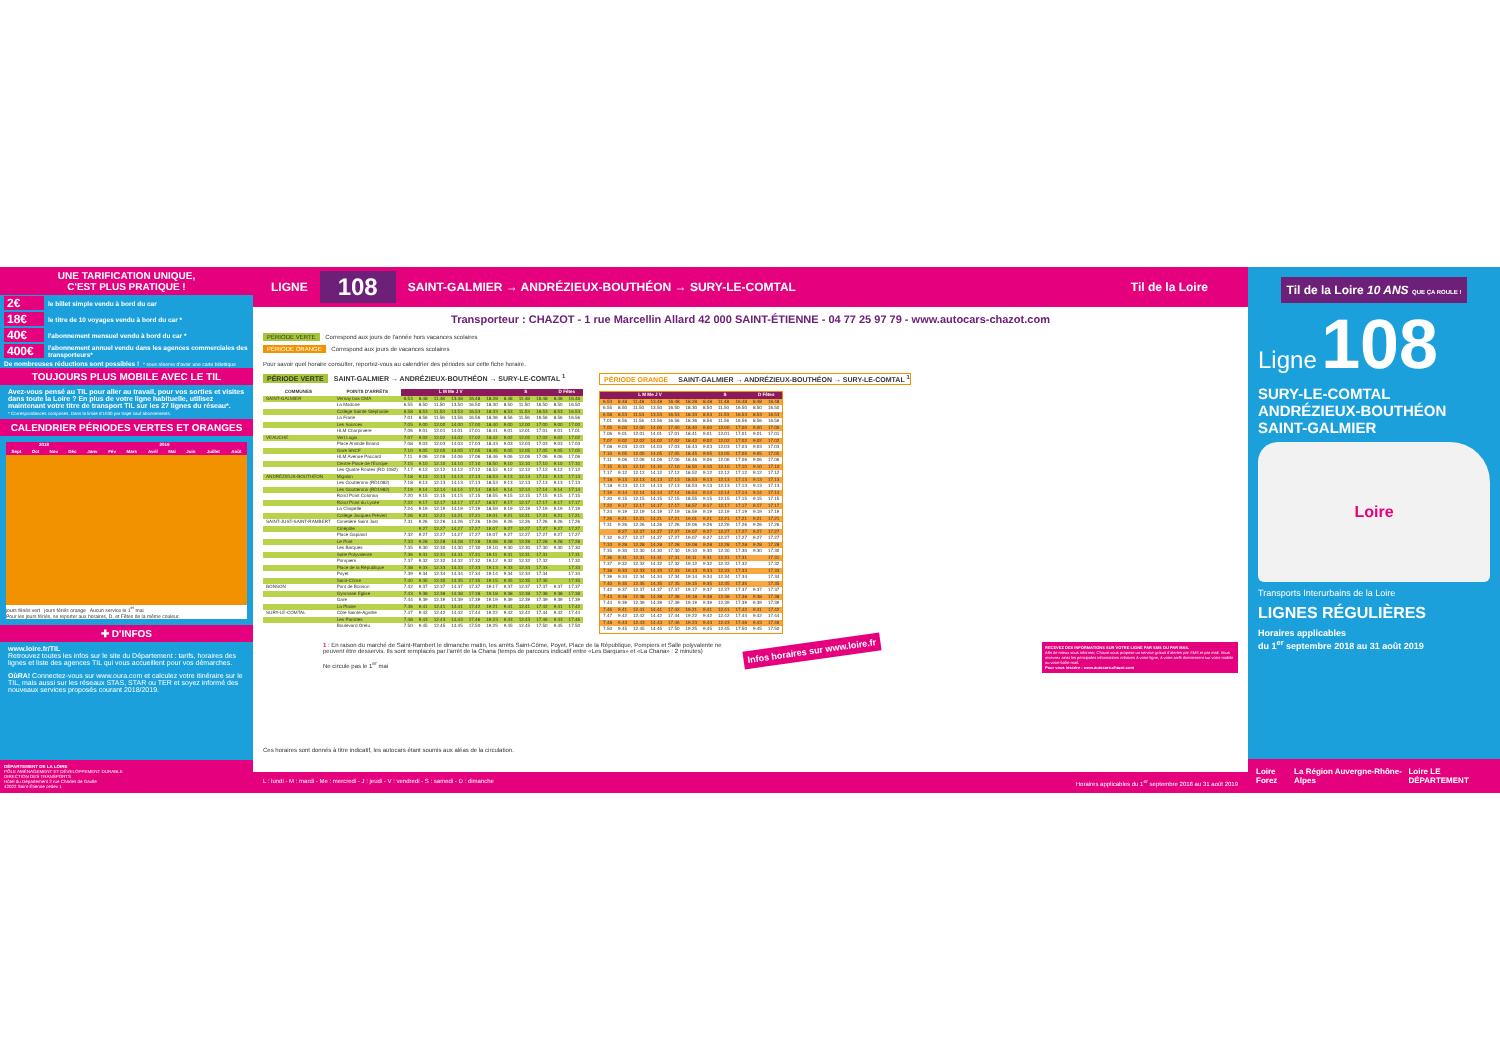UNE TARIFICATION UNIQUE,
C'EST PLUS PRATIQUE !
2€ le billet simple vendu à bord du car
18€ le titre de 10 voyages vendu à bord du car *
40€ l'abonnement mensuel vendu à bord du car *
400€ l'abonnement annuel vendu dans les agences commerciales des transporteurs*
De nombreuses réductions sont possibles ! * sous réserve d'avoir une carte billettique
TOUJOURS PLUS MOBILE AVEC LE TIL
Avez-vous pensé au TIL pour aller au travail, pour vos sorties et visites dans toute la Loire ? En plus de votre ligne habituelle, utilisez maintenant votre titre de transport TIL sur les 27 lignes du réseau*.
* Correspondances comprises. Dans la limite d'1h30 par trajet sauf abonnements.
CALENDRIER PÉRIODES VERTES ET ORANGES
| 2018 | | | | 2019 | | | | | | | |
| --- | --- | --- | --- | --- | --- | --- | --- | --- | --- | --- | --- |
| Sept | Oct | Nov | Déc | Janv | Fév | Mars | Avril | Mai | Juin | Juillet | Août |
jours fériés vert jours fériés orange Aucun service le 1<sup>er</sup> mai
Pour les jours fériés, se reporter aux horaires, D. et Fêtes de la même couleur.
✚ D'INFOS
www.loire.fr/TIL
Retrouvez toutes les infos sur le site du Département : tarifs, horaires des lignes et liste des agences TIL qui vous accueillent pour vos démarches.
OùRA! Connectez-vous sur www.oura.com et calculez votre itinéraire sur le TIL, mais aussi sur les réseaux STAS, STAR ou TER et soyez informé des nouveaux services proposés courant 2018/2019.
DÉPARTEMENT DE LA LOIRE
PÔLE AMÉNAGEMENT ET DÉVELOPPEMENT DURABLE
DIRECTION DES TRANSPORTS
Hôtel du Département 2 rue Charles de Gaulle
42022 Saint-Étienne cedex 1
LIGNE 108 SAINT-GALMIER → ANDRÉZIEUX-BOUTHÉON → SURY-LE-COMTAL Til de la Loire
Transporteur : CHAZOT - 1 rue Marcellin Allard 42 000 SAINT-ÉTIENNE - 04 77 25 97 79 - www.autocars-chazot.com
PÉRIODE VERTE Correspond aux jours de l'année hors vacances scolaires
PÉRIODE ORANGE Correspond aux jours de vacances scolaires
Pour savoir quel horaire consulter, reportez-vous au calendrier des périodes sur cette fiche horaire.
PÉRIODE VERTE SAINT-GALMIER → ANDRÉZIEUX-BOUTHÉON → SURY-LE-COMTAL <sup>1</sup>
| COMMUNES | POINTS D'ARRÊTS | L M Me J V | | | | | | S | | | D Fêtes | |
| --- | --- | --- | --- | --- | --- | --- | --- | --- | --- | --- | --- | --- |
| SAINT-GALMIER | Vernay bas CMA | 6.53 | 8.48 | 11.48 | 13.48 | 16.48 | 18.28 | 8.48 | 11.48 | 16.48 | 8.48 | 16.48 |
| | La Madone | 6.55 | 8.50 | 11.50 | 13.50 | 16.50 | 18.30 | 8.50 | 11.50 | 16.50 | 8.50 | 16.50 |
| | Collège Sainte Stéphanie | 6.58 | 8.53 | 11.53 | 13.53 | 16.53 | 18.33 | 8.53 | 11.53 | 16.53 | 8.53 | 16.53 |
| | La Frarie | 7.01 | 8.56 | 11.56 | 13.56 | 16.56 | 18.36 | 8.56 | 11.56 | 16.56 | 8.56 | 16.56 |
| | Les Sources | 7.05 | 9.00 | 12.00 | 14.00 | 17.00 | 18.40 | 9.00 | 12.00 | 17.00 | 9.00 | 17.00 |
| | HLM Charpinière | 7.06 | 9.01 | 12.01 | 14.01 | 17.01 | 18.41 | 9.01 | 12.01 | 17.01 | 9.01 | 17.01 |
| VEAUCHE | Vert Logis | 7.07 | 9.02 | 12.02 | 14.02 | 17.02 | 18.42 | 9.02 | 12.02 | 17.02 | 9.02 | 17.02 |
| | Place Aristide Briand | 7.08 | 9.03 | 12.03 | 14.03 | 17.03 | 18.43 | 9.03 | 12.03 | 17.03 | 9.03 | 17.03 |
| | Gare SNCF | 7.10 | 9.05 | 12.05 | 14.05 | 17.05 | 18.45 | 9.05 | 12.05 | 17.05 | 9.05 | 17.05 |
| | HLM Avenue Paccard | 7.11 | 9.06 | 12.06 | 14.06 | 17.06 | 18.46 | 9.06 | 12.06 | 17.06 | 9.06 | 17.06 |
| | Centre Place de l'Europe | 7.15 | 9.10 | 12.10 | 14.10 | 17.10 | 18.50 | 9.10 | 12.10 | 17.10 | 9.10 | 17.10 |
| | Les Quatre Routes (RD 1082) | 7.17 | 9.12 | 12.12 | 14.12 | 17.12 | 18.52 | 9.12 | 12.12 | 17.12 | 9.12 | 17.12 |
| ANDRÉZIEUX-BOUTHÉON | Migalon | 7.18 | 9.13 | 12.13 | 14.13 | 17.13 | 18.53 | 9.13 | 12.13 | 17.13 | 9.13 | 17.13 |
| | Les Goutterons (RD1082) | 7.18 | 9.13 | 12.13 | 14.13 | 17.13 | 18.53 | 9.13 | 12.13 | 17.13 | 9.13 | 17.13 |
| | Les Goutterons (RD1982) | 7.19 | 9.14 | 12.14 | 14.14 | 17.14 | 18.54 | 9.14 | 12.14 | 17.14 | 9.14 | 17.14 |
| | Rond Point Colonna | 7.20 | 9.15 | 12.15 | 14.15 | 17.15 | 18.55 | 9.15 | 12.15 | 17.15 | 9.15 | 17.15 |
| | Rond Point du Lycée | 7.22 | 9.17 | 12.17 | 14.17 | 17.17 | 18.57 | 9.17 | 12.17 | 17.17 | 9.17 | 17.17 |
| | La Chapelle | 7.24 | 9.19 | 12.19 | 14.19 | 17.19 | 18.59 | 9.19 | 12.19 | 17.19 | 9.19 | 17.19 |
| | Collège Jacques Prévert | 7.26 | 9.21 | 12.21 | 14.21 | 17.21 | 19.01 | 9.21 | 12.21 | 17.21 | 9.21 | 17.21 |
| SAINT-JUST-SAINT-RAMBERT | Cimetière Saint Just | 7.31 | 9.26 | 12.26 | 14.26 | 17.26 | 19.06 | 9.26 | 12.26 | 17.26 | 9.26 | 17.26 |
| | Cinépôle | | 9.27 | 12.27 | 14.27 | 17.27 | 19.07 | 9.27 | 12.27 | 17.27 | 9.27 | 17.27 |
| | Place Gapiand | 7.32 | 9.27 | 12.27 | 14.27 | 17.27 | 19.07 | 9.27 | 12.27 | 17.27 | 9.27 | 17.27 |
| | Le Pont | 7.33 | 9.28 | 12.28 | 14.28 | 17.28 | 19.08 | 9.28 | 12.28 | 17.28 | 9.28 | 17.28 |
| | Les Barques | 7.35 | 9.30 | 12.30 | 14.30 | 17.30 | 19.10 | 9.30 | 12.30 | 17.30 | 9.30 | 17.30 |
| | Salle Polyvalente | 7.36 | 9.31 | 12.31 | 14.31 | 17.31 | 19.11 | 9.31 | 12.31 | 17.31 | | 17.31 |
| | Pompiers | 7.37 | 9.32 | 12.32 | 14.32 | 17.32 | 19.12 | 9.32 | 12.32 | 17.32 | | 17.32 |
| | Place de la République | 7.38 | 9.33 | 12.33 | 14.33 | 17.33 | 19.13 | 9.33 | 12.33 | 17.33 | | 17.33 |
| | Poyet | 7.39 | 9.34 | 12.34 | 14.34 | 17.34 | 19.14 | 9.34 | 12.34 | 17.34 | | 17.34 |
| | Saint-Côme | 7.40 | 9.35 | 12.35 | 14.35 | 17.35 | 19.15 | 9.35 | 12.35 | 17.35 | | 17.35 |
| BONSON | Pont de Bonson | 7.42 | 9.37 | 12.37 | 14.37 | 17.37 | 19.17 | 9.37 | 12.37 | 17.37 | 9.37 | 17.37 |
| | Gymnase Eglise | 7.43 | 9.38 | 12.38 | 14.38 | 17.38 | 19.18 | 9.38 | 12.38 | 17.38 | 9.38 | 17.38 |
| | Gare | 7.44 | 9.39 | 12.39 | 14.39 | 17.39 | 19.19 | 9.39 | 12.39 | 17.39 | 9.39 | 17.39 |
| | La Plaine | 7.46 | 9.41 | 12.41 | 14.41 | 17.42 | 19.21 | 9.41 | 12.41 | 17.42 | 9.41 | 17.42 |
| SURY-LE-COMTAL | Côte Sainte-Agathe | 7.47 | 9.42 | 12.42 | 14.42 | 17.44 | 19.22 | 9.42 | 12.42 | 17.44 | 9.42 | 17.44 |
| | Les Parottes | 7.48 | 9.43 | 12.43 | 14.43 | 17.46 | 19.23 | 9.43 | 12.43 | 17.46 | 9.43 | 17.46 |
| | Boulevard Orelu | 7.50 | 9.45 | 12.45 | 14.45 | 17.50 | 19.25 | 9.45 | 12.45 | 17.50 | 9.45 | 17.50 |
PÉRIODE ORANGE SAINT-GALMIER → ANDRÉZIEUX-BOUTHÉON → SURY-LE-COMTAL <sup>1</sup>
| L M Me J V | | | | | | S | | | D Fêtes | |
| --- | --- | --- | --- | --- | --- | --- | --- | --- | --- | --- |
| 6.53 | 8.48 | 11.48 | 13.48 | 16.48 | 18.28 | 8.48 | 11.48 | 16.48 | 8.48 | 16.48 |
| 6.55 | 8.50 | 11.50 | 13.50 | 16.50 | 18.30 | 8.50 | 11.50 | 16.50 | 8.50 | 16.50 |
| 6.58 | 8.53 | 11.53 | 13.53 | 16.53 | 18.33 | 8.53 | 11.53 | 16.53 | 8.53 | 16.53 |
| 7.01 | 8.56 | 11.56 | 13.56 | 16.56 | 18.36 | 8.56 | 11.56 | 16.56 | 8.56 | 16.56 |
| 7.05 | 9.00 | 12.00 | 14.00 | 17.00 | 18.40 | 9.00 | 12.00 | 17.00 | 9.00 | 17.00 |
| 7.06 | 9.01 | 12.01 | 14.01 | 17.01 | 18.41 | 9.01 | 12.01 | 17.01 | 9.01 | 17.01 |
| 7.07 | 9.02 | 12.02 | 14.02 | 17.02 | 18.42 | 9.02 | 12.02 | 17.02 | 9.02 | 17.02 |
| 7.08 | 9.03 | 12.03 | 14.03 | 17.03 | 18.43 | 9.03 | 12.03 | 17.03 | 9.03 | 17.03 |
| 7.10 | 9.05 | 12.05 | 14.05 | 17.05 | 18.45 | 9.05 | 12.05 | 17.05 | 9.05 | 17.05 |
| 7.11 | 9.06 | 12.06 | 14.06 | 17.06 | 18.46 | 9.06 | 12.06 | 17.06 | 9.06 | 17.06 |
| 7.15 | 9.10 | 12.10 | 14.10 | 17.10 | 18.50 | 9.10 | 12.10 | 17.10 | 9.10 | 17.10 |
| 7.17 | 9.12 | 12.12 | 14.12 | 17.12 | 18.52 | 9.12 | 12.12 | 17.12 | 9.12 | 17.12 |
| 7.18 | 9.13 | 12.13 | 14.13 | 17.13 | 18.53 | 9.13 | 12.13 | 17.13 | 9.13 | 17.13 |
| 7.18 | 9.13 | 12.13 | 14.13 | 17.13 | 18.53 | 9.13 | 12.13 | 17.13 | 9.13 | 17.13 |
| 7.19 | 9.14 | 12.14 | 14.14 | 17.14 | 18.54 | 9.14 | 12.14 | 17.14 | 9.14 | 17.14 |
| 7.20 | 9.15 | 12.15 | 14.15 | 17.15 | 18.55 | 9.15 | 12.15 | 17.15 | 9.15 | 17.15 |
| 7.22 | 9.17 | 12.17 | 14.17 | 17.17 | 18.57 | 9.17 | 12.17 | 17.17 | 9.17 | 17.17 |
| 7.24 | 9.19 | 12.19 | 14.19 | 17.19 | 18.59 | 9.19 | 12.19 | 17.19 | 9.19 | 17.19 |
| 7.26 | 9.21 | 12.21 | 14.21 | 17.21 | 19.01 | 9.21 | 12.21 | 17.21 | 9.21 | 17.21 |
| 7.31 | 9.26 | 12.26 | 14.26 | 17.26 | 19.06 | 9.26 | 12.26 | 17.26 | 9.26 | 17.26 |
| | 9.27 | 12.27 | 14.27 | 17.27 | 19.07 | 9.27 | 12.27 | 17.27 | 9.27 | 17.27 |
| 7.32 | 9.27 | 12.27 | 14.27 | 17.27 | 19.07 | 9.27 | 12.27 | 17.27 | 9.27 | 17.27 |
| 7.33 | 9.28 | 12.28 | 14.28 | 17.28 | 19.08 | 9.28 | 12.28 | 17.28 | 9.28 | 17.28 |
| 7.35 | 9.30 | 12.30 | 14.30 | 17.30 | 19.10 | 9.30 | 12.30 | 17.30 | 9.30 | 17.30 |
| 7.36 | 9.31 | 12.31 | 14.31 | 17.31 | 19.11 | 9.31 | 12.31 | 17.31 | | 17.31 |
| 7.37 | 9.32 | 12.32 | 14.32 | 17.32 | 19.12 | 9.32 | 12.32 | 17.32 | | 17.32 |
| 7.38 | 9.33 | 12.33 | 14.33 | 17.33 | 19.13 | 9.33 | 12.33 | 17.33 | | 17.33 |
| 7.39 | 9.34 | 12.34 | 14.34 | 17.34 | 19.14 | 9.34 | 12.34 | 17.34 | | 17.34 |
| 7.40 | 9.35 | 12.35 | 14.35 | 17.35 | 19.15 | 9.35 | 12.35 | 17.35 | | 17.35 |
| 7.42 | 9.37 | 12.37 | 14.37 | 17.37 | 19.17 | 9.37 | 12.37 | 17.37 | 9.37 | 17.37 |
| 7.43 | 9.38 | 12.38 | 14.38 | 17.38 | 19.18 | 9.38 | 12.38 | 17.38 | 9.38 | 17.38 |
| 7.44 | 9.39 | 12.39 | 14.39 | 17.39 | 19.19 | 9.39 | 12.39 | 17.39 | 9.39 | 17.39 |
| 7.46 | 9.41 | 12.41 | 14.41 | 17.42 | 19.21 | 9.41 | 12.41 | 17.42 | 9.41 | 17.42 |
| 7.47 | 9.42 | 12.42 | 14.42 | 17.44 | 19.22 | 9.42 | 12.42 | 17.44 | 9.42 | 17.44 |
| 7.48 | 9.43 | 12.43 | 14.43 | 17.46 | 19.23 | 9.43 | 12.43 | 17.46 | 9.43 | 17.46 |
| 7.50 | 9.45 | 12.45 | 14.45 | 17.50 | 19.25 | 9.45 | 12.45 | 17.50 | 9.45 | 17.50 |
1 : En raison du marché de Saint-Rambert le dimanche matin, les arrêts Saint-Côme, Poyet, Place de la République, Pompiers et Salle polyvalente ne peuvent être desservis. Ils sont remplacés par l'arrêt de la Chana (temps de parcours indicatif entre «Les Barques» et «La Chana» : 2 minutes)
Ne circule pas le 1<sup>er</sup> mai
Infos horaires sur www.loire.fr
RECEVEZ DES INFORMATIONS SUR VOTRE LIGNE PAR SMS OU PAR MAIL
Afin de mieux vous informer, Chazot vous propose un service gratuit d'alertes par SMS et par mail. Vous recevrez ainsi les principales informations relatives à votre ligne, à votre arrêt directement sur votre mobile ou votre boîte mail.
Pour vous inscrire : www.autocars-chazot.com
Ces horaires sont donnés à titre indicatif, les autocars étant soumis aux aléas de la circulation.
L : lundi - M : mardi - Me : mercredi - J : jeudi - V : vendredi - S : samedi - D : dimanche Horaires applicables du 1<sup>er</sup> septembre 2018 au 31 août 2019
Til de la Loire 10 ANS QUE ÇA ROULE !
Ligne 108
SURY-LE-COMTAL
ANDRÉZIEUX-BOUTHÉON
SAINT-GALMIER
Loire
Transports Interurbains de la Loire
LIGNES RÉGULIÈRES
Horaires applicables
du 1<sup>er</sup> septembre 2018 au 31 août 2019
Loire Forez La Région Auvergne-Rhône-Alpes Loire LE DÉPARTEMENT